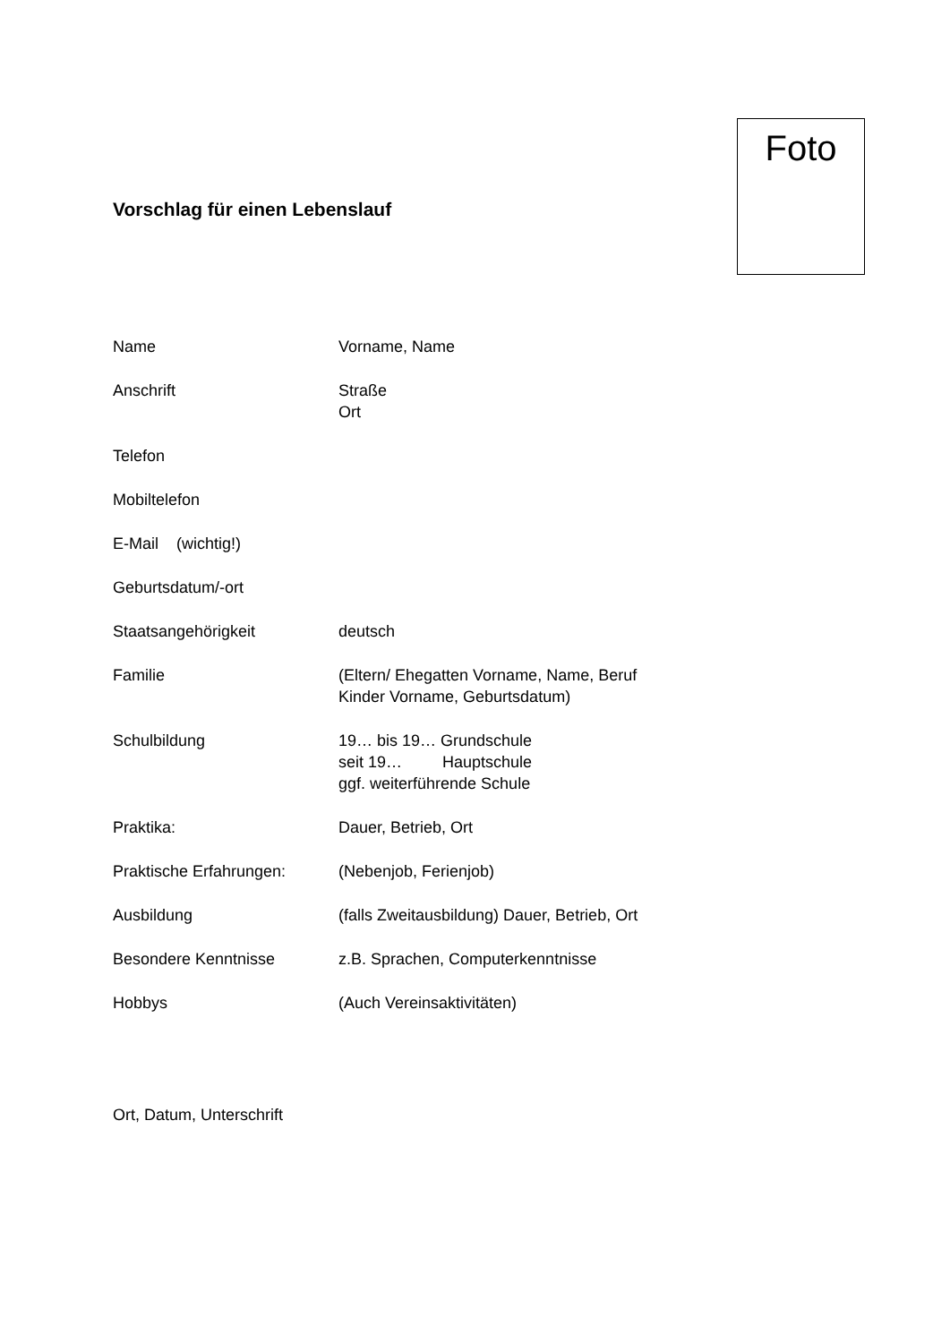Vorschlag für einen Lebenslauf
Foto
Name Vorname, Name
Anschrift Straße
Ort
Telefon
Mobiltelefon
E-Mail (wichtig!)
Geburtsdatum/-ort
Staatsangehörigkeit deutsch
Familie (Eltern/ Ehegatten Vorname, Name, Beruf
Kinder Vorname, Geburtsdatum)
Schulbildung 19… bis 19… Grundschule
seit 19… Hauptschule
ggf. weiterführende Schule
Praktika: Dauer, Betrieb, Ort
Praktische Erfahrungen: (Nebenjob, Ferienjob)
Ausbildung (falls Zweitausbildung) Dauer, Betrieb, Ort
Besondere Kenntnisse z.B. Sprachen, Computerkenntnisse
Hobbys (Auch Vereinsaktivitäten)
Ort, Datum, Unterschrift